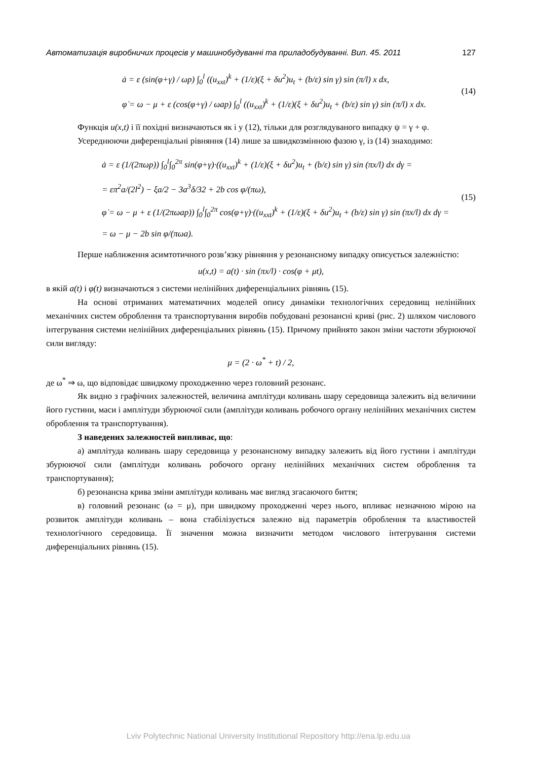Автоматизація виробничих процесів у машинобудуванні та приладобудуванні. Вип. 45. 2011 127
ȧ = ε (sin(φ+γ) / ωp) ∫<sub>0</sub><sup>l</sup> ((u<sub>xxt</sub>)<sup>k</sup> + (1/ε)(ξ + δu<sup>2</sup>)u<sub>t</sub> + (b/ε) sin γ) sin (π/l) x dx,
φ̇ = ω − μ + ε (cos(φ+γ) / ωap) ∫<sub>0</sub><sup>l</sup> ((u<sub>xxt</sub>)<sup>k</sup> + (1/ε)(ξ + δu<sup>2</sup>)u<sub>t</sub> + (b/ε) sin γ) sin (π/l) x dx.
(14)
Функція u(x,t) і її похідні визначаються як і у (12), тільки для розглядуваного випадку ψ = γ + φ.
Усереднюючи диференціальні рівняння (14) лише за швидкозмінною фазою γ, із (14) знаходимо:
ȧ = ε (1/(2πωp)) ∫<sub>0</sub><sup>l</sup>∫<sub>0</sub><sup>2π</sup> sin(φ+γ)·((u<sub>xxt</sub>)<sup>k</sup> + (1/ε)(ξ + δu<sup>2</sup>)u<sub>t</sub> + (b/ε) sin γ) sin (πx/l) dx dγ =
= επ<sup>2</sup>a/(2l<sup>2</sup>) − ξa/2 − 3a<sup>3</sup>δ/32 + 2b cos φ/(πω),
φ̇ = ω − μ + ε (1/(2πωap)) ∫<sub>0</sub><sup>l</sup>∫<sub>0</sub><sup>2π</sup> cos(φ+γ)·((u<sub>xxt</sub>)<sup>k</sup> + (1/ε)(ξ + δu<sup>2</sup>)u<sub>t</sub> + (b/ε) sin γ) sin (πx/l) dx dγ =
= ω − μ − 2b sin φ/(πωa).
(15)
Перше наближення асимтотичного розв’язку рівняння у резонансному випадку описується залежністю:
u(x,t) = a(t) · sin (πx/l) · cos(φ + μt),
в якій a(t) і φ(t) визначаються з системи нелінійних диференціальних рівнянь (15).
На основі отриманих математичних моделей опису динаміки технологічних середовищ нелінійних механічних систем оброблення та транспортування виробів побудовані резонансні криві (рис. 2) шляхом числового інтегрування системи нелінійних диференціальних рівнянь (15). Причому прийнято закон зміни частоти збурюючої сили вигляду:
μ = (2 · ω<sup>*</sup> + t) / 2,
де ω<sup>*</sup> ⇒ ω, що відповідає швидкому проходженню через головний резонанс.
Як видно з графічних залежностей, величина амплітуди коливань шару середовища залежить від величини його густини, маси і амплітуди збурюючої сили (амплітуди коливань робочого органу нелінійних механічних систем оброблення та транспортування).
З наведених залежностей випливає, що:
а) амплітуда коливань шару середовища у резонансному випадку залежить від його густини і амплітуди збурюючої сили (амплітуди коливань робочого органу нелінійних механічних систем оброблення та транспортування);
б) резонансна крива зміни амплітуди коливань має вигляд згасаючого биття;
в) головний резонанс (ω = μ), при швидкому проходженні через нього, впливає незначною мірою на розвиток амплітуди коливань – вона стабілізується залежно від параметрів оброблення та властивостей технологічного середовища. Її значення можна визначити методом числового інтегрування системи диференціальних рівнянь (15).
Lviv Polytechnic National University Institutional Repository http://ena.lp.edu.ua